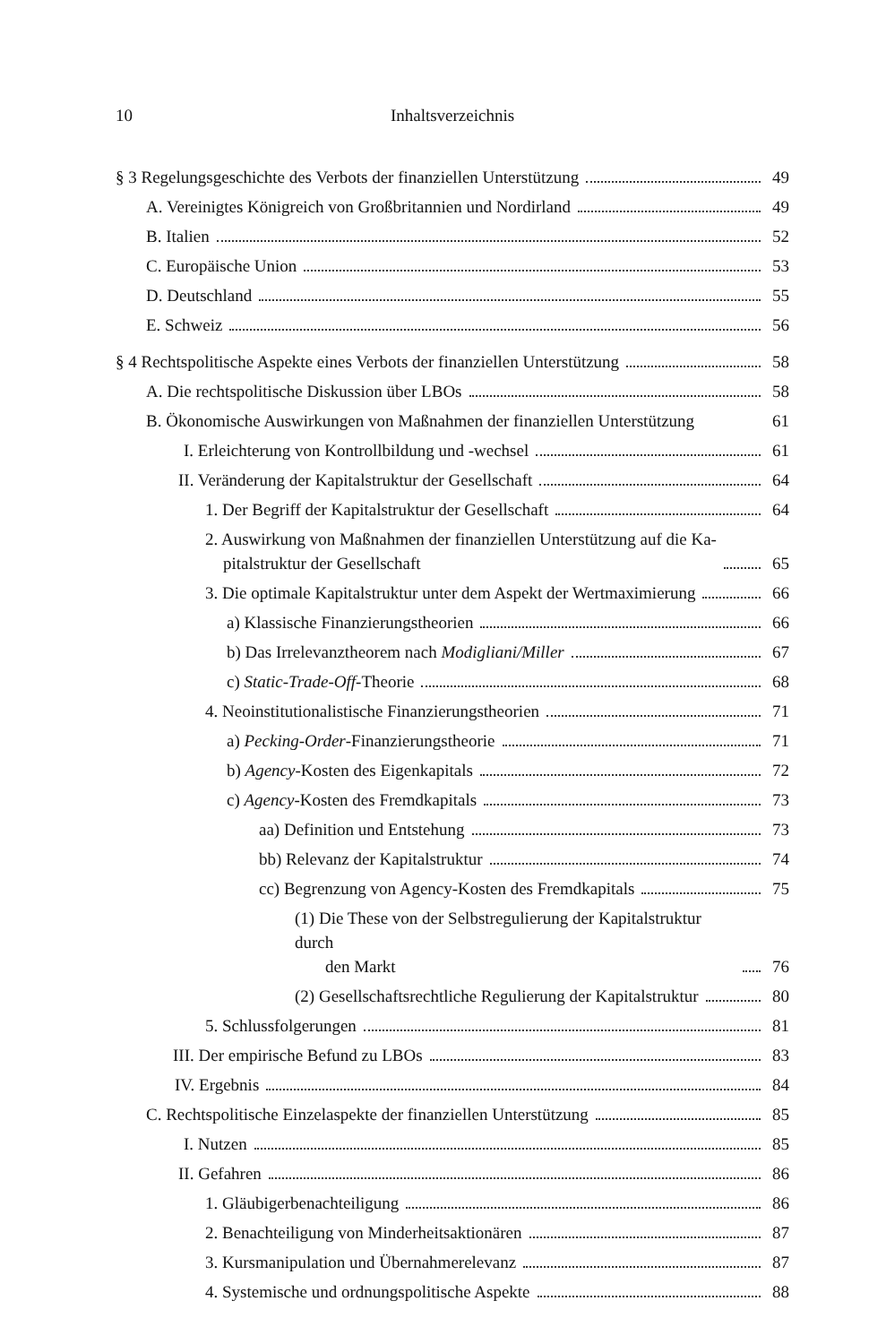10 Inhaltsverzeichnis
§ 3 Regelungsgeschichte des Verbots der finanziellen Unterstützung 49
A. Vereinigtes Königreich von Großbritannien und Nordirland 49
B. Italien 52
C. Europäische Union 53
D. Deutschland 55
E. Schweiz 56
§ 4 Rechtspolitische Aspekte eines Verbots der finanziellen Unterstützung 58
A. Die rechtspolitische Diskussion über LBOs 58
B. Ökonomische Auswirkungen von Maßnahmen der finanziellen Unterstützung 61
I. Erleichterung von Kontrollbildung und -wechsel 61
II. Veränderung der Kapitalstruktur der Gesellschaft 64
1. Der Begriff der Kapitalstruktur der Gesellschaft 64
2. Auswirkung von Maßnahmen der finanziellen Unterstützung auf die Ka-
pitalstruktur der Gesellschaft 65
3. Die optimale Kapitalstruktur unter dem Aspekt der Wertmaximierung 66
a) Klassische Finanzierungstheorien 66
b) Das Irrelevanztheorem nach Modigliani/Miller 67
c) Static-Trade-Off-Theorie 68
4. Neoinstitutionalistische Finanzierungstheorien 71
a) Pecking-Order-Finanzierungstheorie 71
b) Agency-Kosten des Eigenkapitals 72
c) Agency-Kosten des Fremdkapitals 73
aa) Definition und Entstehung 73
bb) Relevanz der Kapitalstruktur 74
cc) Begrenzung von Agency-Kosten des Fremdkapitals 75
(1) Die These von der Selbstregulierung der Kapitalstruktur durch
den Markt 76
(2) Gesellschaftsrechtliche Regulierung der Kapitalstruktur 80
5. Schlussfolgerungen 81
III. Der empirische Befund zu LBOs 83
IV. Ergebnis 84
C. Rechtspolitische Einzelaspekte der finanziellen Unterstützung 85
I. Nutzen 85
II. Gefahren 86
1. Gläubigerbenachteiligung 86
2. Benachteiligung von Minderheitsaktionären 87
3. Kursmanipulation und Übernahmerelevanz 87
4. Systemische und ordnungspolitische Aspekte 88